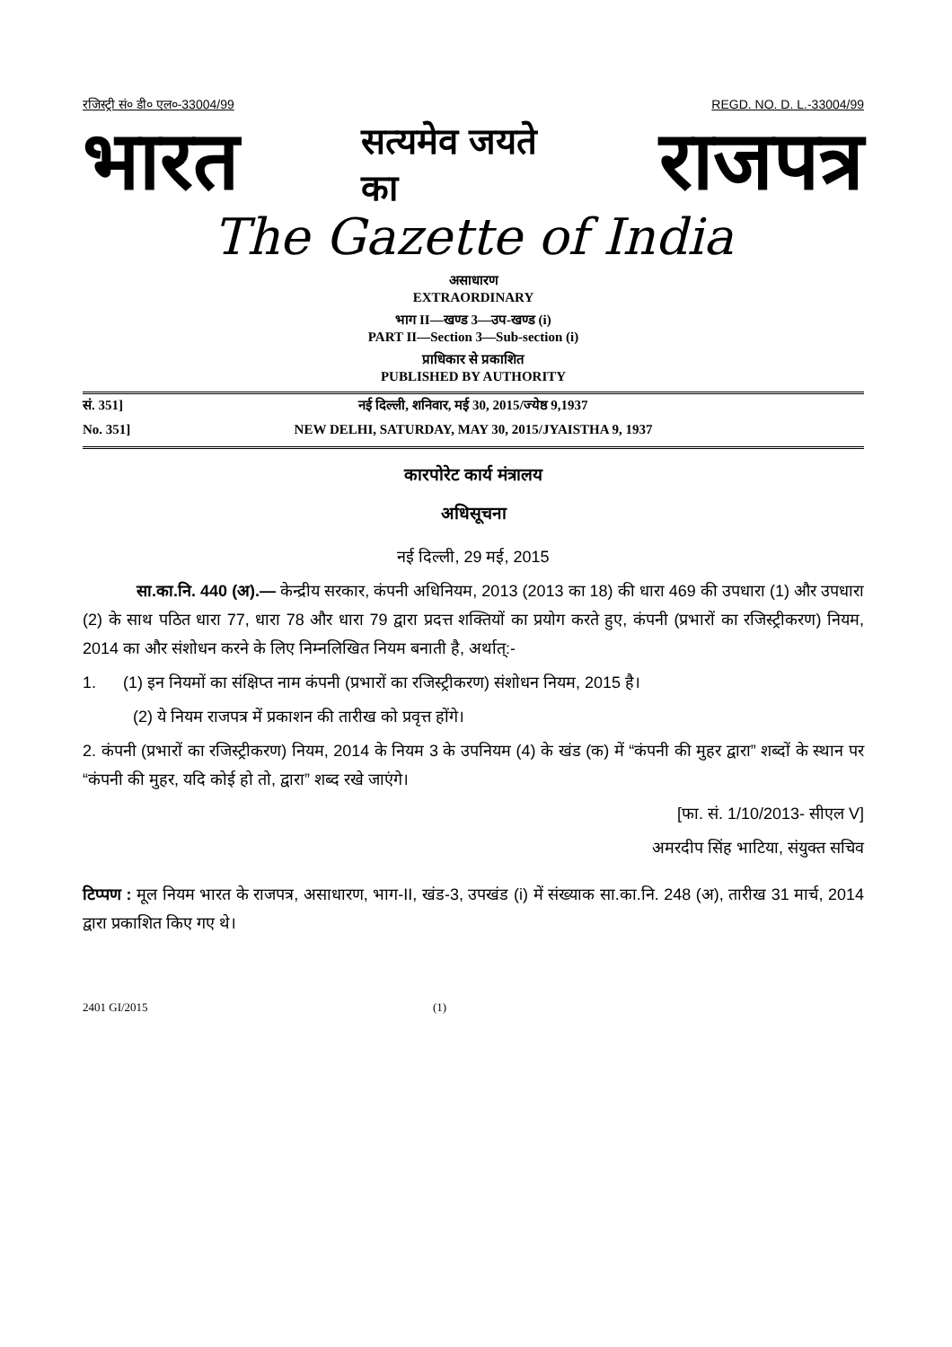रजिस्ट्री सं० डी० एल०-33004/99 REGD. NO. D. L.-33004/99
भारत सत्यमेव जयते
का राजपत्र
The Gazette of India
असाधारण
EXTRAORDINARY
भाग II—खण्ड 3—उप-खण्ड (i)
PART II—Section 3—Sub-section (i)
प्राधिकार से प्रकाशित
PUBLISHED BY AUTHORITY
सं. 351] नई दिल्ली, शनिवार, मई 30, 2015/ज्येष्ठ 9,1937
No. 351] NEW DELHI, SATURDAY, MAY 30, 2015/JYAISTHA 9, 1937
कारपोरेट कार्य मंत्रालय
अधिसूचना
नई दिल्ली, 29 मई, 2015
सा.का.नि. 440 (अ).— केन्द्रीय सरकार, कंपनी अधिनियम, 2013 (2013 का 18) की धारा 469 की उपधारा (1) और उपधारा (2) के साथ पठित धारा 77, धारा 78 और धारा 79 द्वारा प्रदत्त शक्तियों का प्रयोग करते हुए, कंपनी (प्रभारों का रजिस्ट्रीकरण) नियम, 2014 का और संशोधन करने के लिए निम्नलिखित नियम बनाती है, अर्थात्:-
1. (1) इन नियमों का संक्षिप्त नाम कंपनी (प्रभारों का रजिस्ट्रीकरण) संशोधन नियम, 2015 है।
(2) ये नियम राजपत्र में प्रकाशन की तारीख को प्रवृत्त होंगे।
2. कंपनी (प्रभारों का रजिस्ट्रीकरण) नियम, 2014 के नियम 3 के उपनियम (4) के खंड (क) में “कंपनी की मुहर द्वारा” शब्दों के स्थान पर “कंपनी की मुहर, यदि कोई हो तो, द्वारा” शब्द रखे जाएंगे।
[फा. सं. 1/10/2013- सीएल V]
अमरदीप सिंह भाटिया, संयुक्त सचिव
टिप्पण : मूल नियम भारत के राजपत्र, असाधारण, भाग-II, खंड-3, उपखंड (i) में संख्याक सा.का.नि. 248 (अ), तारीख 31 मार्च, 2014 द्वारा प्रकाशित किए गए थे।
2401 GI/2015 (1)